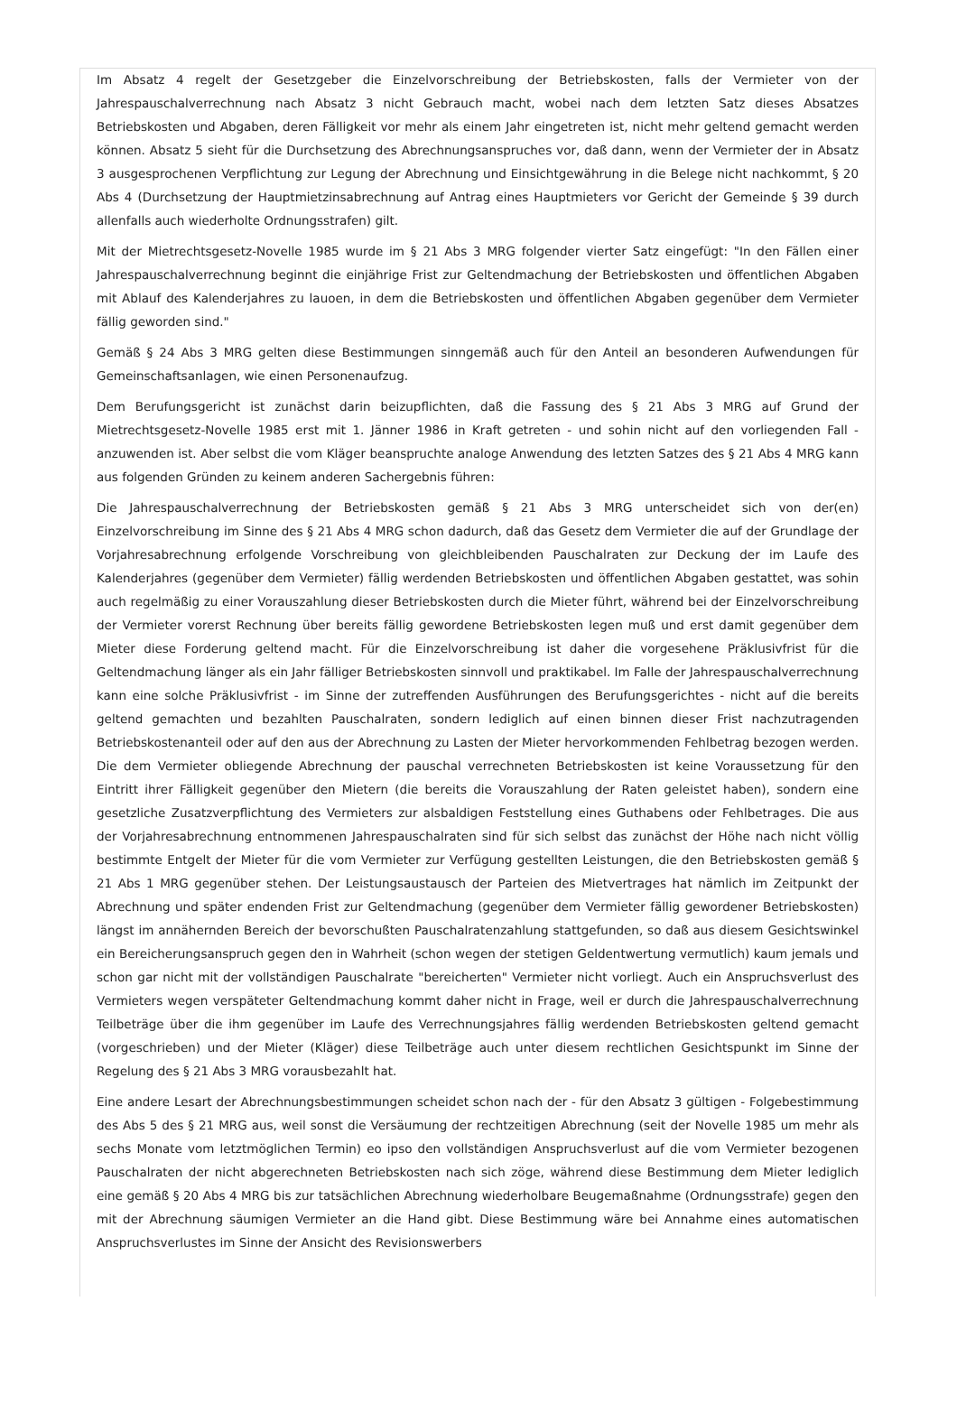Im Absatz 4 regelt der Gesetzgeber die Einzelvorschreibung der Betriebskosten, falls der Vermieter von der Jahrespauschalverrechnung nach Absatz 3 nicht Gebrauch macht, wobei nach dem letzten Satz dieses Absatzes Betriebskosten und Abgaben, deren Fälligkeit vor mehr als einem Jahr eingetreten ist, nicht mehr geltend gemacht werden können. Absatz 5 sieht für die Durchsetzung des Abrechnungsanspruches vor, daß dann, wenn der Vermieter der in Absatz 3 ausgesprochenen Verpflichtung zur Legung der Abrechnung und Einsichtgewährung in die Belege nicht nachkommt, § 20 Abs 4 (Durchsetzung der Hauptmietzinsabrechnung auf Antrag eines Hauptmieters vor Gericht der Gemeinde § 39 durch allenfalls auch wiederholte Ordnungsstrafen) gilt.
Mit der Mietrechtsgesetz-Novelle 1985 wurde im § 21 Abs 3 MRG folgender vierter Satz eingefügt: "In den Fällen einer Jahrespauschalverrechnung beginnt die einjährige Frist zur Geltendmachung der Betriebskosten und öffentlichen Abgaben mit Ablauf des Kalenderjahres zu lauoen, in dem die Betriebskosten und öffentlichen Abgaben gegenüber dem Vermieter fällig geworden sind."
Gemäß § 24 Abs 3 MRG gelten diese Bestimmungen sinngemäß auch für den Anteil an besonderen Aufwendungen für Gemeinschaftsanlagen, wie einen Personenaufzug.
Dem Berufungsgericht ist zunächst darin beizupflichten, daß die Fassung des § 21 Abs 3 MRG auf Grund der Mietrechtsgesetz-Novelle 1985 erst mit 1. Jänner 1986 in Kraft getreten - und sohin nicht auf den vorliegenden Fall - anzuwenden ist. Aber selbst die vom Kläger beanspruchte analoge Anwendung des letzten Satzes des § 21 Abs 4 MRG kann aus folgenden Gründen zu keinem anderen Sachergebnis führen:
Die Jahrespauschalverrechnung der Betriebskosten gemäß § 21 Abs 3 MRG unterscheidet sich von der(en) Einzelvorschreibung im Sinne des § 21 Abs 4 MRG schon dadurch, daß das Gesetz dem Vermieter die auf der Grundlage der Vorjahresabrechnung erfolgende Vorschreibung von gleichbleibenden Pauschalraten zur Deckung der im Laufe des Kalenderjahres (gegenüber dem Vermieter) fällig werdenden Betriebskosten und öffentlichen Abgaben gestattet, was sohin auch regelmäßig zu einer Vorauszahlung dieser Betriebskosten durch die Mieter führt, während bei der Einzelvorschreibung der Vermieter vorerst Rechnung über bereits fällig gewordene Betriebskosten legen muß und erst damit gegenüber dem Mieter diese Forderung geltend macht. Für die Einzelvorschreibung ist daher die vorgesehene Präklusivfrist für die Geltendmachung länger als ein Jahr fälliger Betriebskosten sinnvoll und praktikabel. Im Falle der Jahrespauschalverrechnung kann eine solche Präklusivfrist - im Sinne der zutreffenden Ausführungen des Berufungsgerichtes - nicht auf die bereits geltend gemachten und bezahlten Pauschalraten, sondern lediglich auf einen binnen dieser Frist nachzutragenden Betriebskostenanteil oder auf den aus der Abrechnung zu Lasten der Mieter hervorkommenden Fehlbetrag bezogen werden. Die dem Vermieter obliegende Abrechnung der pauschal verrechneten Betriebskosten ist keine Voraussetzung für den Eintritt ihrer Fälligkeit gegenüber den Mietern (die bereits die Vorauszahlung der Raten geleistet haben), sondern eine gesetzliche Zusatzverpflichtung des Vermieters zur alsbaldigen Feststellung eines Guthabens oder Fehlbetrages. Die aus der Vorjahresabrechnung entnommenen Jahrespauschalraten sind für sich selbst das zunächst der Höhe nach nicht völlig bestimmte Entgelt der Mieter für die vom Vermieter zur Verfügung gestellten Leistungen, die den Betriebskosten gemäß § 21 Abs 1 MRG gegenüber stehen. Der Leistungsaustausch der Parteien des Mietvertrages hat nämlich im Zeitpunkt der Abrechnung und später endenden Frist zur Geltendmachung (gegenüber dem Vermieter fällig gewordener Betriebskosten) längst im annähernden Bereich der bevorschußten Pauschalratenzahlung stattgefunden, so daß aus diesem Gesichtswinkel ein Bereicherungsanspruch gegen den in Wahrheit (schon wegen der stetigen Geldentwertung vermutlich) kaum jemals und schon gar nicht mit der vollständigen Pauschalrate "bereicherten" Vermieter nicht vorliegt. Auch ein Anspruchsverlust des Vermieters wegen verspäteter Geltendmachung kommt daher nicht in Frage, weil er durch die Jahrespauschalverrechnung Teilbeträge über die ihm gegenüber im Laufe des Verrechnungsjahres fällig werdenden Betriebskosten geltend gemacht (vorgeschrieben) und der Mieter (Kläger) diese Teilbeträge auch unter diesem rechtlichen Gesichtspunkt im Sinne der Regelung des § 21 Abs 3 MRG vorausbezahlt hat.
Eine andere Lesart der Abrechnungsbestimmungen scheidet schon nach der - für den Absatz 3 gültigen - Folgebestimmung des Abs 5 des § 21 MRG aus, weil sonst die Versäumung der rechtzeitigen Abrechnung (seit der Novelle 1985 um mehr als sechs Monate vom letztmöglichen Termin) eo ipso den vollständigen Anspruchsverlust auf die vom Vermieter bezogenen Pauschalraten der nicht abgerechneten Betriebskosten nach sich zöge, während diese Bestimmung dem Mieter lediglich eine gemäß § 20 Abs 4 MRG bis zur tatsächlichen Abrechnung wiederholbare Beugemaßnahme (Ordnungsstrafe) gegen den mit der Abrechnung säumigen Vermieter an die Hand gibt. Diese Bestimmung wäre bei Annahme eines automatischen Anspruchsverlustes im Sinne der Ansicht des Revisionswerbers